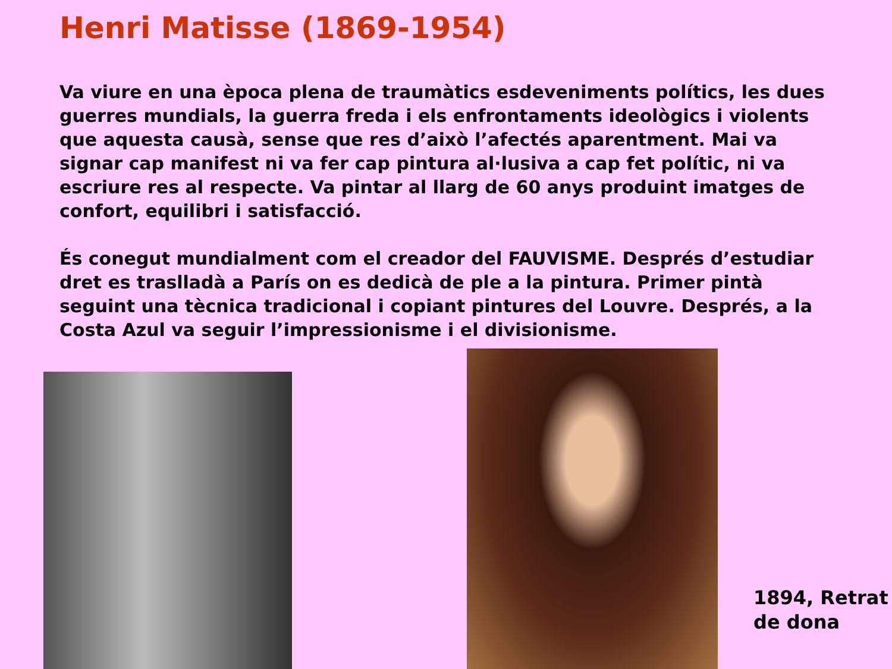Henri Matisse (1869-1954)
Va viure en una època plena de traumàtics esdeveniments polítics, les dues guerres mundials, la guerra freda i els enfrontaments ideològics i violents que aquesta causà, sense que res d’això l’afectés aparentment. Mai va signar cap manifest ni va fer cap pintura al·lusiva a cap fet polític, ni va escriure res al respecte. Va pintar al llarg de 60 anys produint imatges de confort, equilibri i satisfacció.
És conegut mundialment com el creador del FAUVISME. Després d’estudiar dret es traslladà a París on es dedicà de ple a la pintura. Primer pintà seguint una tècnica tradicional i copiant pintures del Louvre. Després, a la Costa Azul va seguir l’impressionisme i el divisionisme.
1894, Retrat
de dona